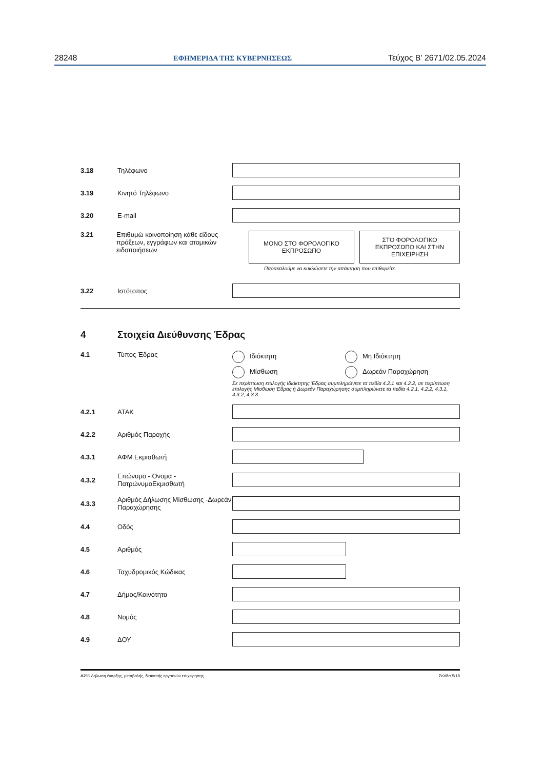28248 ΕΦΗΜΕΡΙΔΑ ΤΗΣ ΚΥΒΕΡΝΗΣΕΩΣ Τεύχος B’ 2671/02.05.2024
3.18 Τηλέφωνο
3.19 Κινητό Τηλέφωνο
3.20 E-mail
3.21 Επιθυμώ κοινοποίηση κάθε είδους πράξεων, εγγράφων και ατομικών ειδοποιήσεων
ΜΟΝΟ ΣΤΟ ΦΟΡΟΛΟΓΙΚΟ
ΕΚΠΡΟΣΩΠΟ
ΣΤΟ ΦΟΡΟΛΟΓΙΚΟ
ΕΚΠΡΟΣΩΠΟ ΚΑΙ ΣΤΗΝ
ΕΠΙΧΕΙΡΗΣΗ
Παρακαλούμε να κυκλώσετε την απάντηση που επιθυμείτε.
3.22 Ιστότοπος
4 Στοιχεία Διεύθυνσης Έδρας
4.1 Τύπος Έδρας Ιδιόκτητη Μη Ιδιόκτητη Μίσθωση Δωρεάν Παραχώρηση
Σε περίπτωση επιλογής Ιδιόκτητης Έδρας συμπληρώνετε τα πεδία 4.2.1 και 4.2.2, σε περίπτωση επιλογής Μίσθωση Έδρας ή Δωρεάν Παραχώρησης συμπληρώνετε τα πεδία 4.2.1, 4.2.2, 4.3.1, 4.3.2, 4.3.3.
4.2.1 ΑΤΑΚ
4.2.2 Αριθμός Παροχής
4.3.1 ΑΦΜ Εκμισθωτή
4.3.2 Επώνυμο - Όνομα - ΠατρώνυμοΕκμισθωτή
4.3.3 Αριθμός Δήλωσης Μίσθωσης -Δωρεάν Παραχώρησης
4.4 Οδός
4.5 Αριθμός
4.6 Ταχυδρομικός Κώδικας
4.7 Δήμος/Κοινότητα
4.8 Νομός
4.9 ΔΟΥ
Δ211 Δήλωση έναρξης, μεταβολής, διακοπής εργασιών επιχείρησης Σελίδα 5/18